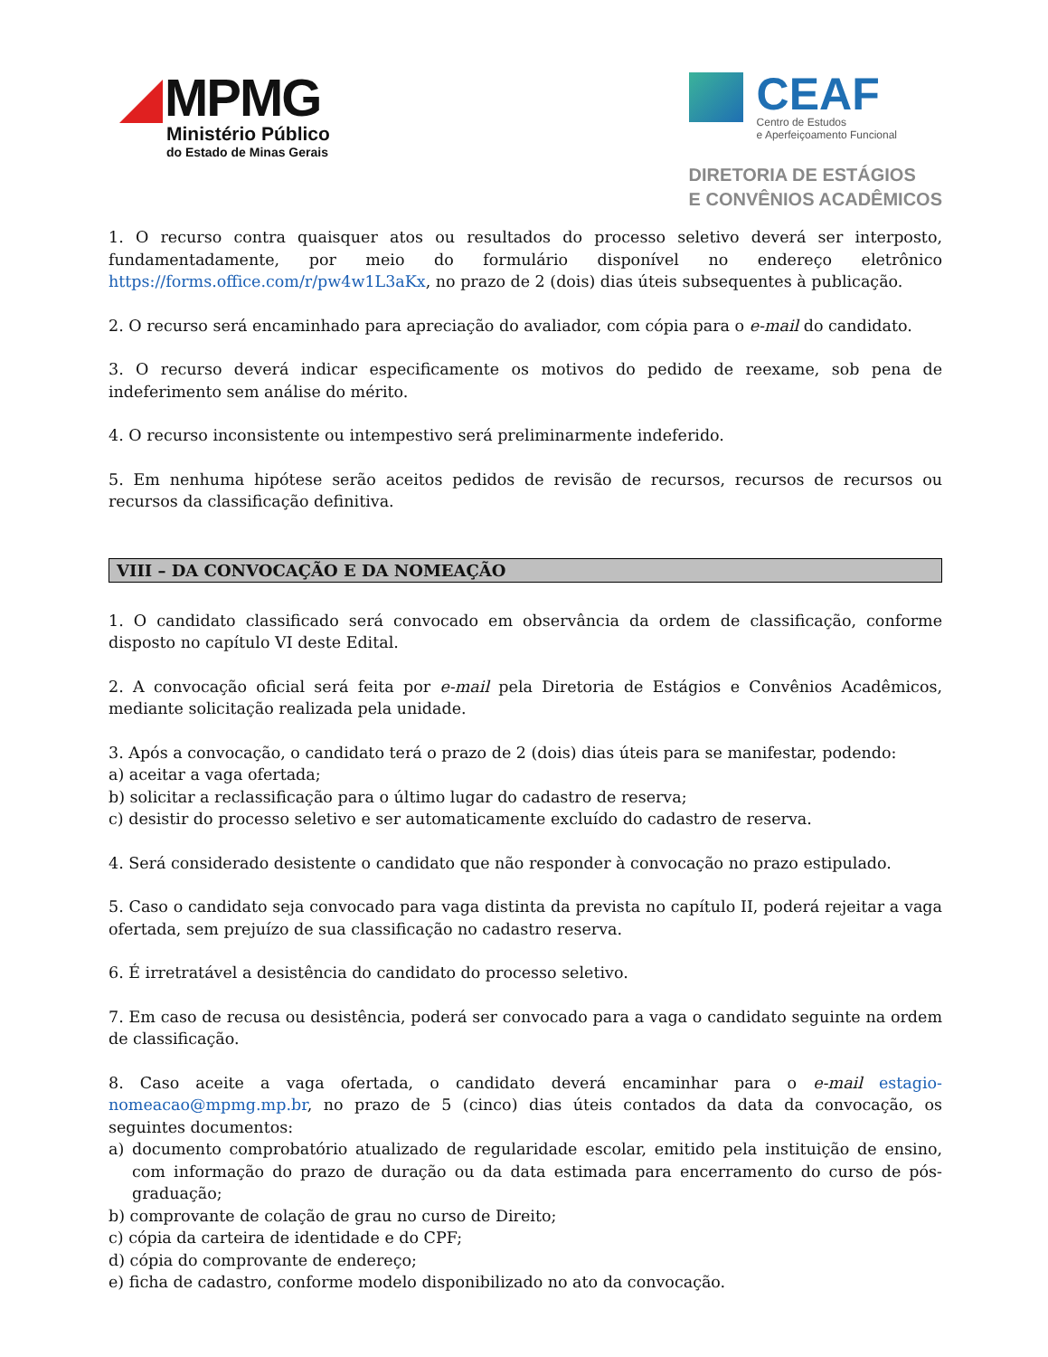MPMG
Ministério Público
do Estado de Minas Gerais
CEAF
Centro de Estudos
e Aperfeiçoamento Funcional
DIRETORIA DE ESTÁGIOS
E CONVÊNIOS ACADÊMICOS
1. O recurso contra quaisquer atos ou resultados do processo seletivo deverá ser interposto, fundamentadamente, por meio do formulário disponível no endereço eletrônico https://forms.office.com/r/pw4w1L3aKx, no prazo de 2 (dois) dias úteis subsequentes à publicação.
2. O recurso será encaminhado para apreciação do avaliador, com cópia para o e-mail do candidato.
3. O recurso deverá indicar especificamente os motivos do pedido de reexame, sob pena de indeferimento sem análise do mérito.
4. O recurso inconsistente ou intempestivo será preliminarmente indeferido.
5. Em nenhuma hipótese serão aceitos pedidos de revisão de recursos, recursos de recursos ou recursos da classificação definitiva.
VIII – DA CONVOCAÇÃO E DA NOMEAÇÃO
1. O candidato classificado será convocado em observância da ordem de classificação, conforme disposto no capítulo VI deste Edital.
2. A convocação oficial será feita por e-mail pela Diretoria de Estágios e Convênios Acadêmicos, mediante solicitação realizada pela unidade.
3. Após a convocação, o candidato terá o prazo de 2 (dois) dias úteis para se manifestar, podendo:
a) aceitar a vaga ofertada;
b) solicitar a reclassificação para o último lugar do cadastro de reserva;
c) desistir do processo seletivo e ser automaticamente excluído do cadastro de reserva.
4. Será considerado desistente o candidato que não responder à convocação no prazo estipulado.
5. Caso o candidato seja convocado para vaga distinta da prevista no capítulo II, poderá rejeitar a vaga ofertada, sem prejuízo de sua classificação no cadastro reserva.
6. É irretratável a desistência do candidato do processo seletivo.
7. Em caso de recusa ou desistência, poderá ser convocado para a vaga o candidato seguinte na ordem de classificação.
8. Caso aceite a vaga ofertada, o candidato deverá encaminhar para o e-mail estagio-nomeacao@mpmg.mp.br, no prazo de 5 (cinco) dias úteis contados da data da convocação, os seguintes documentos:
a) documento comprobatório atualizado de regularidade escolar, emitido pela instituição de ensino, com informação do prazo de duração ou da data estimada para encerramento do curso de pós-graduação;
b) comprovante de colação de grau no curso de Direito;
c) cópia da carteira de identidade e do CPF;
d) cópia do comprovante de endereço;
e) ficha de cadastro, conforme modelo disponibilizado no ato da convocação.